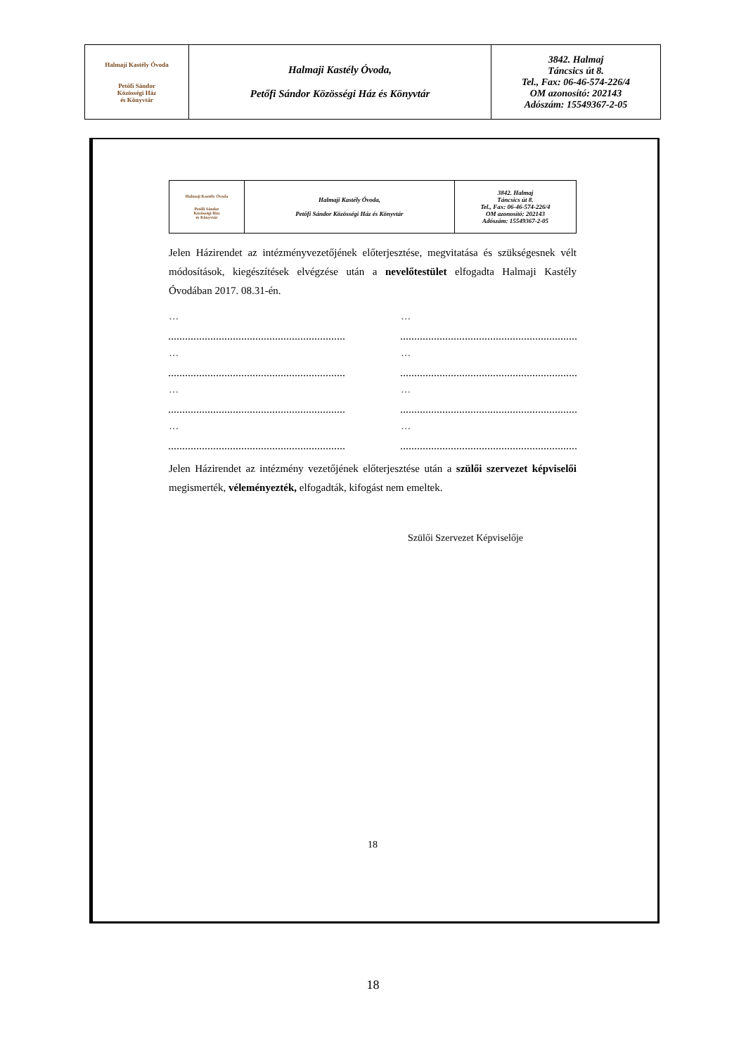| Halmaji Kastély Óvoda Petőfi Sándor Közösségi Ház és Könyvtár | Halmaji Kastély Óvoda, Petőfi Sándor Közösségi Ház és Könyvtár | 3842. Halmaj Táncsics út 8. Tel., Fax: 06-46-574-226/4 OM azonosító: 202143 Adószám: 15549367-2-05 |
| Halmaji Kastély Óvoda Petőfi Sándor Közösségi Ház és Könyvtár | Halmaji Kastély Óvoda, Petőfi Sándor Közösségi Ház és Könyvtár | 3842. Halmaj Táncsics út 8. Tel., Fax: 06-46-574-226/4 OM azonosító: 202143 Adószám: 15549367-2-05 |
Jelen Házirendet az intézményvezetőjének előterjesztése, megvitatása és szükségesnek vélt módosítások, kiegészítések elvégzése után a nevelőtestület elfogadta Halmaji Kastély Óvodában 2017. 08.31-én.
… …
… …
… …
… …
Jelen Házirendet az intézmény vezetőjének előterjesztése után a szülői szervezet képviselői megismerték, véleményezték, elfogadták, kifogást nem emeltek.
Szülői Szervezet Képviselője
18
18